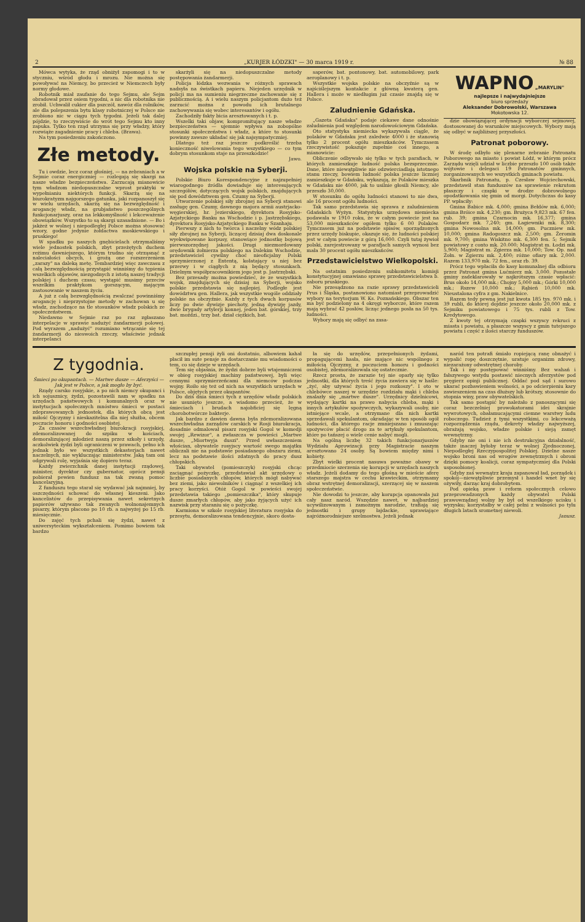2 „KURJER ŁÓDZKI" — 30 marca 1919 r. № 88
Mówca wytyka, że rząd obniżył zapomogi i to w styczniu, wśród głodu i mrozu. Nie można się powoływać na Niemcy, bo przecież w Niemczech były normy głodowe.
Robotnik miał zaufanie do tego Sejmu, ale Sejm obradował przez osiem tygodni, a nic dla robotnika nie zrobił. Uchwalił cukier dla pszczół, nawóz dla rolników, ale dla polepszenia bytu klasy robotniczej w Polsce nie zrobiono nic w ciągu tych tygodni. Jeżeli tak dalej pójdzie, to rzeczywiście do wrót tego Sejmu kto inny zapuka. Tylko ten rząd utrzyma się przy władzy, który rozwiąże zagadnienie pracy i chleba. (Brawa).
Na tym posiedzeniu zakończono.
Złe metody.
Tu i owdzie, lecz coraz głośniej, — na zebraniach a w Sejmie coraz energiczniej — rozlegają się skargi na nasze władze bezpieczeństwa. Zarzucają mianowicie tym władzom niedopuszczalne wprost praktyki w wypełnianiu niektórych funkcji. Skarżą się na biurokratyzm najgorszego gatunku, jaki rozpanoszył się w wielu urzędach, skarżą się na bezwzględność i arogancję władz, na grubjaństwo poszczególnych funkcjonarjuszy, oraz na lekkomyślność i lekceważenie obowiązków. Wszystko to są skargi uzasadnione. — Bo i jakżeż w wolnej i niepodległej Polsce można stosować wzory, godne jedynie żołdactwa moskiewskiego i pruskiego!
W spadku po naszych gnębicielach otrzymaliśmy wiele jednostek polskich, zbyt przeżętych duchem reżimu dawniejszego, którym trudno się otrząsnąć z naleciałości obcych, i grożą one rozszerzeniem „zarazy" na daleką metę. Tembardziej więc zawczasu z całą bezwzględnością przystąpić winniśmy do tępienia wszelkich objawów, niezgodnych z istotą naszej tradycji polskiej i duchem czasu; wystąpić musimy przeciw wszelkim praktykom gorszącym, mającym zastosowanie w naszem życiu.
A już z całą bezwzględnością zwalczać powinniśmy arogancję i nieprzystojne metody w zachowan u się władz, zachodzące na tle stosunków władz polskich ze społeczeństwem.
Niedawno w Sejmie raz po raz zgłaszano interpelacje w sprawie nadużyć żandarmerji polowej. Pod wyrazem „nadużyć" rozumiano wtrącanie się tej żandarmerji do nieswoich rzeczy, właściwie jednak interpelanci
skarżyli się na niedopuszczalne metody postępowania żandarmerji.
Policja łódzka wezwania w różnych sprawach nadsyła na świstkach papieru. Niejeden urzędnik w policji ma na sumieniu niegrzeczne zachowanie się z publicznością. A i wielu naszym policjantom dużo też zarzucić można z powodu ich brutalnego zachowywania się wobec interesantów i ogółu.
Zachodziły fakty bicia aresztowanych i t. p.
Wszelki taki objaw, kompromitujący nasze władze bezpieczeństwa — ujemnie wpływa na zobopólne stosunki społeczeństwa i władz, a które to stosunki powinny zawsze układać się jak najsympatyczniej.
Dlatego też raz jeszcze podkreślić trzeba konieczność niwelowania tego wszystkiego — co tym dobrym stosunkom staje na przeszkodzie!
Jawo.
Wojska polskie na Syberji.
Polskie Biuro Korespondencyjne z najzupełniej wiarogodnego źródła dowiaduje się interesujących szczegółów, dotyczących wojsk polskich, znajdujących się pod dowództwem gen. Czumy na Syberji.
Utworzenie polskiej siły zbrojnej na Syberji stanowi zasługę gen. Czumy, dawnego majora armii austrjacko-węgierskiej, hr. Jezierskiego, dyrektora Rosyjsko-Azjatyckiego Banku na Wschodzie i p. Jastrzębskiego, dyrektora Rosyjsko-Azjatyckiego Banku w Szanhaju.
Pierwszy z nich to twórca i naczelny wódz polskiej siły zbrojnej na Syberji, liczącej dzisiaj dwa doskonale wyekwipowane korpusy, stanowiące jednostkę bojową pierwszorzędnej jakości. Drugi niezmordowany orędownik żołnierza polskiego na Dalekim Wschodzie, przedstawiciel cywilny choć nieoficjalny Polski sprzymierzonej z Ententą, kołatający u niej bez przerwy i w ciągłych z nią będący stosunkach. Dzielnym współpracownikiem jego jest p. Jastrzębski.
Bez przesady można powiedzieć, że ze wszystkich wojsk, znajdujących się dzisiaj na Syberji, wojsko polskie przedstawia się najlepiej. Podległe jest dowództwu gen. Hallera, jak wszystkie wogóle oddziały polskie na obczyźnie. Każdy z tych dwuch korpusów liczy po dwie dywizje piechoty, jedną dywizję jazdy, dwie brygady artylerji konnej, jeden bat. górskiej, trzy bat. moździ., trzy bat. dział ciężkich, bat.
saperów, bat. pontonowy, bat. automobilowy, park aeroplanowy i t. p.
Wszystkie wojska polskie na obczyźnie są w najściślejszym kontakcie z główną kwaterą gen. Hallera i może w niedługim już czasie znajdą się w Polsce.
Zaludnienie Gdańska.
„Gazeta Gdańska" podaje ciekawe dane odnośnie zaludnienia pod względem narodowościowym Gdańska.
Oto statystyka niemiecka wykazywała ciągle, że polaków w Gdańsku jest zaledwie 4000 i że stanowią tylko 2 procent ogółu mieszkańców. Tymczasem rzeczywistość pokazuje zupełnie coś innego, a mianowicie:
Obliczenie odbywało się tylko w tych parafiach, w których zamieszkuje ludność polska bezsprzecznie. Dane, które niewątpliwie nie odzwierciadlają istotnego stanu rzeczy, bowiem ludność polska jeszcze liczniej zamieszkuje w Gdańsku, wykazują, że Polaków mieszka w Gdańsku nie 4000, jak to usilnie głosili Niemcy, ale przeszło 30,000.
W stosunku do ogółu ludności stanowi to nie dwa, ale 16 procent ogółu ludności.
Tak samo przedstawia się sprawa z zaludnieniem Gdańskich Wyżyn. Statystyka urzędowa niemiecka podawała w 1910 roku, że w całym powiecie jest na 53,000 mieszkańców ogółem tylko 6 00 Polaków. Tymczasem już na podstawie spisów, sporządzonych przez urzędy biskupie, okazuje się, że ludności polskiej jest w całym powiecie z górą 16,000. Czyli tutaj żywioł polski, zarejestrowany w parafjach samych wynosi bez mała 30 procent ogółu mieszkańców.
Przedstawicielstwo Wielkopolski.
Na ostatnim posiedzeniu subkomitetu komisji konstytucyjnej omawiano sprawę przedstawicielstwa b. zaboru pruskiego.
Nie przesądzono na razie sprawy przedstawicieli Prus i Śląska, postanowiono natomiast przeprowadzić wybory na terytorjum W. Ks. Poznańskiego. Obszar ten ma być podzielony na 4 okręgi wyborcze, które razem mają wybrać 42 posłów, licząc jednego posła na 50 tys. ludności.
Wybory mają się odbyć na zasa-
WAPNO „MARYLIN" najlepsze i najwydajniejsze
biuro sprzedaży
Aleksander Dobrowolski, Warszawa
Mokotowska 12.
dzie obowiązującej ordynacji wyborczej sejmowej, dostosowanej do warunków miejscowych. Wybory mają się odbyć w najbliższej przyszłości.
Patronat poborowy.
W środę odbyło się plenarne zebranie Patronatu Poborowego na miasto i powiat Łódź, w którym prócz Zarządu wzięli udział w liczbie przeszło 100 osób także wójtowie i delegaci 19 Patronatów gminnych, zorganizowanych we wszystkich gminach powiatu.
Skarbnik Patronatu, p. Czesław Wojciechowski, przedstawił stan funduszów na sprawienie rekrutom płaszczy i czapki w drodze dobrowolnego opodatkowania się gmin od morgi. Dotychczas do kasy PP. wpłaciły:
Gmina Babice mk. 4,000; gmina Bełdów mk. 6,000; gmina Bróice mk. 4,230; gm. Brużyca 9,823 mk. 67 fen. rub. 39; gmina Czarnocin mk. 16,377; gmina Gospodarz mk. 7,240; gm. Łagiewniki mk. 8,300; gmina Nowosolna mk. 14,000; gm. Puczniew mk. 10,000; gmina Radogoszcz mk. 2,500; gm. Żeromin mk. 9,700; gmina Wiskitno mk. 6,300 fen. 5; Sejmik powiatowy z conto mk. 20.000; Magistrat m. Łodzi mk. 5,900; Magistrat m. Zgierza mk. 10,000; Tow. Op. nad Żołn. w Zgierzu mk. 2,400; różne ofiary mk. 2,000. Razem 133,970 mk. 72 fen., oraz rb. 39.
Prócz tego wpłaciła do kasy komunalnej dla odbioru przez Patronat gmina Lućmierz mk. 3,000. Pozostałe gminy zadeklarowały w najkrótszym czasie wpłacić: Brus około 14,000 mk.; Chojny 5,000 mk.; Górki 10,000 mk.; Rszew 10,000 mk.; Rąbień 10,000 mk. Nieustalona cyfra z gm. Nakielnice.
Razem tedy pewną jest już kwota 185 tys. 970 mk. i 39 rubli, do której dojdzie jeszcze około 20,000 mk. z Sejmiku powiatowego i 75 tys. rubli z Tow. Kredytowego.
Z kwoty tej otrzymają czapki wszyscy rekruci z miasta i powiatu, a płaszcze wszyscy z gmin tutejszego powiatu i część z ilości starczy funduszów.
Z tygodnia.
Śmieci po okupantach. — Martwe dusze — Aferzyści — Jak jest w Polsce, a jak mogło by być.
Rządy carsko rosyjskie, a po nich niemcy okupanci i ich sojusznicy, żydzi, pozostawili nam w spadku na urzędach państwowych i komunalnych oraz w instytucjach społecznych mnóstwo śmieci w postaci zdeprawowanych jednostek, dla których obcą jest miłość Ojczyzny i nieskazitelna dla niej służba, obcem poczucie honoru i godności osobistej.
Za czasów wszechwładnej biurokracji rosyjskiej, zdemoralizowanej do szpiku w kościach, demoralizującej młodzież naszą przez szkoły i urzędy, aczkolwiek żydzi byli ograniczeni w prawach, pełno ich jednak było we wszystkich dekasterjach nawet naczelnych, nie wykluczając ministerstw. Jaką tam oni odgrywali rolę, wyjaśnia się dopiero teraz.
Każdy zwierzchnik danej instytucji rządowej, minister, dyrektor czy gubernator, oprócz pensji pobierał pewien fundusz na tak zwaną pomoc kancelaryjną.
Z funduszu tego starał się wydawać jak najmniej, by oszczędności schować do własnej kieszeni. Jako kancelistów do przepisywania nawet sekretnych papierów używano tak zwanych wolnonajemnych pisarzy, którym płacono po 10 rb. a najwyżej po 15 rb. miesięcznie.
Do zajęć tych pchali się żydzi, nawet z uniwersyteckim wykształceniem. Pomimo bowiem tak bardzo
szczupłej pensji żyli oni dostatnio, albowiem kahał płacił im sute pensje za dostarczanie mu wiadomości o tem, co się dzieje w urzędach.
Tem się objaśnia, że żydzi dobrze byli wtajemniczeni w obieg rosyjskiej machiny państwowej, byli więc cennymi sprzymierzeńcami dla niemców podczas wojny. Roiło się też od nich na wszystkich urzędach w Polsce, objętych przez okupantów.
Do dziś dnia śmieci tych z urzędów władz polskich nie usunięto jeszcze, a wiadomo przecież, że w śmieciach i brudach najobficiej się lęgną chorobotwórcze bakterje.
Jak bardzo z dawien dawna była zdemoralizowana wszechwładna zarządów carskich w Rosji biurokracja, dosadnie odmalował pisarz rosyjski Gogol w komedji swojej „Rewizor", a zwłaszcza w powieści „Martwe dusze, „Miortwyja duszi". Przed uwłaszczeniem włościan, obywatele rosyjscy wartość swego majątku obliczali nie na podstawie posiadanego obszaru ziemi, lecz na podstawie ilości zdatnych do pracy dusz chłopskich.
Taki obywatel (pomieszczyk) rosyjski chcąc zaciągnąć pożyczkę, przedstawiał akt urzędowy o liczbie posiadanych chłopów, których mógł nabywać bez ziemi, jako niewolników i ciągnąć z wszelkiej ich pracy korzyści. Otóż Gogol w powieści swojej przedstawia takiego „pomieszczika", który skupuje dusze zmarłych chłopów, aby jako żyjących użyć ich nazwisk przy staraniu się o pożyczkę.
Karmiona w szkole rosyjskiej literatura rosyjska do przesytu, demoralizowana tendencyjnie, skoro dosta-
ła się do urzędów, przepełnionych żydami, propagującemi hasła, nie mające nic wspólnego z miłością Ojczyzny, z poczuciem honoru i godności osobistej, zdemoralizowała się ostatecznie.
Rzecz prosta, że zarazie tej nie oparły się tylko jednostki, dla których treść życia zawiera się w haśle: „żyć, aby używać życia i jego rozkoszy". I oto w chlebówce naszej w urzędzie rozdziału mąki i chleba znalazły się „martwe dusze". Urzędnicy dzielnicowi, wydający kartki na prawo nabycia chleba, mąki i innych artykułów spożywczych, wykazywali osoby, nie istniejące wcale, a otrzymane dla nich kartki sprzedawali spekulantom, okradając w ten sposób ogół ludności, dla którego racje zmniejszano i zmuszając spożywców płacić drogo za te artykuły spekulantom, które po tańszej o wiele cenie nabyć mogli.
Na ogólną liczbę 32 takich funkcjonarjuszów Wydziału Aprowizacji przy Magistracie naszym aresztowano 24 osoby. Są bowiem między nimi i kobiety.
Zbyt wielki procent nasuwa poważne obawy w przedmiocie szerzenia się korupcji w urzędach naszych władz. Jeżeli dodamy do tego głośną w mieście aferę starszego majstra w cechu krawieckim, otrzymamy obraz wstrętnej demoralizacji, szerzącej się w naszem społeczeństwie.
Nie dowodzi to jeszcze, aby korupcja opanowała już cały nasz naród. Wszędzie nawet, w najbardziej ucywilizowanym i zamożnym narodzie, trafiają się jednostki i grupy łajdackie, uprawiające najróżnorodniejsze szelmostwa. Jeżeli jednak
naród ten potrafi śmiało ropiejącą ranę obnażyć i wypalić ropę doszczętnie, uratuje organizm zdrowy, niezarażony odwstrętnej choroby.
Tak i my postępować winniśmy. Bez wahań i fałszywego wstydu postawić niecnych aferzystów pod pręgierz opinji publicznej. Oddać pod sąd i surowo ukarać pozbawieniem wolności, a po odcierpieniu kary zawieszeniem na czas dłuższy lub krótszy, stosownie do stopnia winy, praw obywatelskich.
Tak samo postąpić by należało z panoszącymi się coraz bezczelniej prowokatorami idei skrajnie wywrotowych, obałamucającymi ciemne warstwy ludu roboczego. Tudzież z tymi wszystkimi, co lekceważą rozporządzenia rządu, dekrety władzy najwyższej, obrażają wojsko, władze polskie i sieją zamęt wewnętrzny.
Gdyby nie oni i nie ich destrukcyjna działalność, także inaczej byłoby teraz w wolnej Zjednoczonej, Niepodległej Rzeczypospolitej Polskiej. Dzielne nasze wojsko broni nas od wrogów zewnętrznych i obroni dzięki pomocy koalicji, coraz sympatyczniej dla Polski usposobionej.
Gdyby zaś wewnątrz kraju zapanował ład, porządek i spokój—niewątpliwie przemysł i handel wnet by się ożywiły, darząc kraj dobrobytem.
Pod opieką praw i reform społecznych celowo przeprowadzonych każdy obywatel Polski prawowządnej wolny by był od wszelkiego ucisku i wyzysku; korzystałby w całej pełni z wolności po tylu długich latach srometnej niewoli.
Janusz.